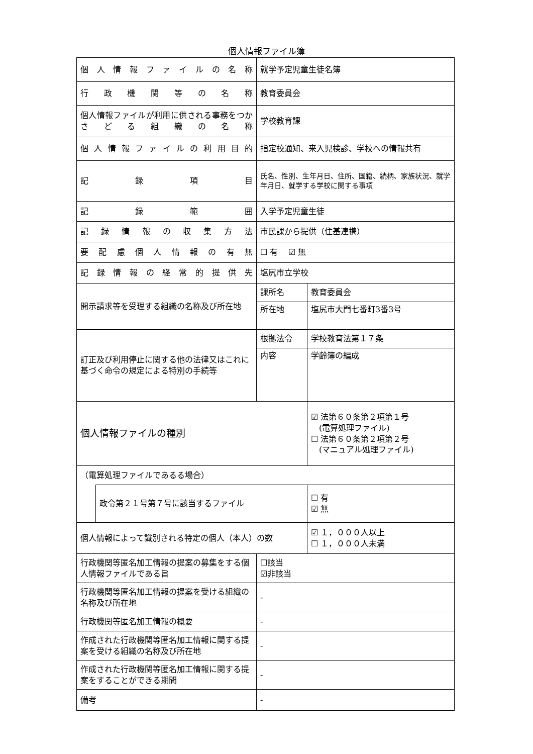個人情報ファイル簿
| 個人情報ファイルの名称 | | 就学予定児童生徒名簿 | |
| 行政機関等の名称 | | 教育委員会 | |
| 個人情報ファイルが利用に供される事務をつかさどる組織の名称 | | 学校教育課 | |
| 個人情報ファイルの利用目的 | | 指定校通知、来入児検診、学校への情報共有 | |
| 記録項目 | | 氏名、性別、生年月日、住所、国籍、続柄、家族状況、就学年月日、就学する学校に関する事項 | |
| 記録範囲 | | 入学予定児童生徒 | |
| 記録情報の収集方法 | | 市民課から提供（住基連携） | |
| 要配慮個人情報の有無 | | ☐ 有 ☑ 無 | |
| 記録情報の経常的提供先 | | 塩尻市立学校 | |
| 開示請求等を受理する組織の名称及び所在地 | | 課所名 | 教育委員会 |
| | | 所在地 | 塩尻市大門七番町3番3号 |
| 訂正及び利用停止に関する他の法律又はこれに基づく命令の規定による特別の手続等 | | 根拠法令 | 学校教育法第１７条 |
| | | 内容 | 学齢簿の編成 |
| 個人情報ファイルの種別 | | | ☑ 法第６０条第２項第１号 (電算処理ファイル) ☐ 法第６０条第２項第２号 (マニュアル処理ファイル) |
| （電算処理ファイルであるる場合） | | | |
| | 政令第２１号第７号に該当するファイル | | ☐ 有 ☑ 無 |
| 個人情報によって識別される特定の個人（本人）の数 | | | ☑ １，０００人以上 ☐ １，０００人未満 |
| 行政機関等匿名加工情報の提案の募集をする個人情報ファイルである旨 | | ☐該当 ☑非該当 | |
| 行政機関等匿名加工情報の提案を受ける組織の名称及び所在地 | | - | |
| 行政機関等匿名加工情報の概要 | | - | |
| 作成された行政機関等匿名加工情報に関する提案を受ける組織の名称及び所在地 | | - | |
| 作成された行政機関等匿名加工情報に関する提案をすることができる期間 | | - | |
| 備考 | | - | |